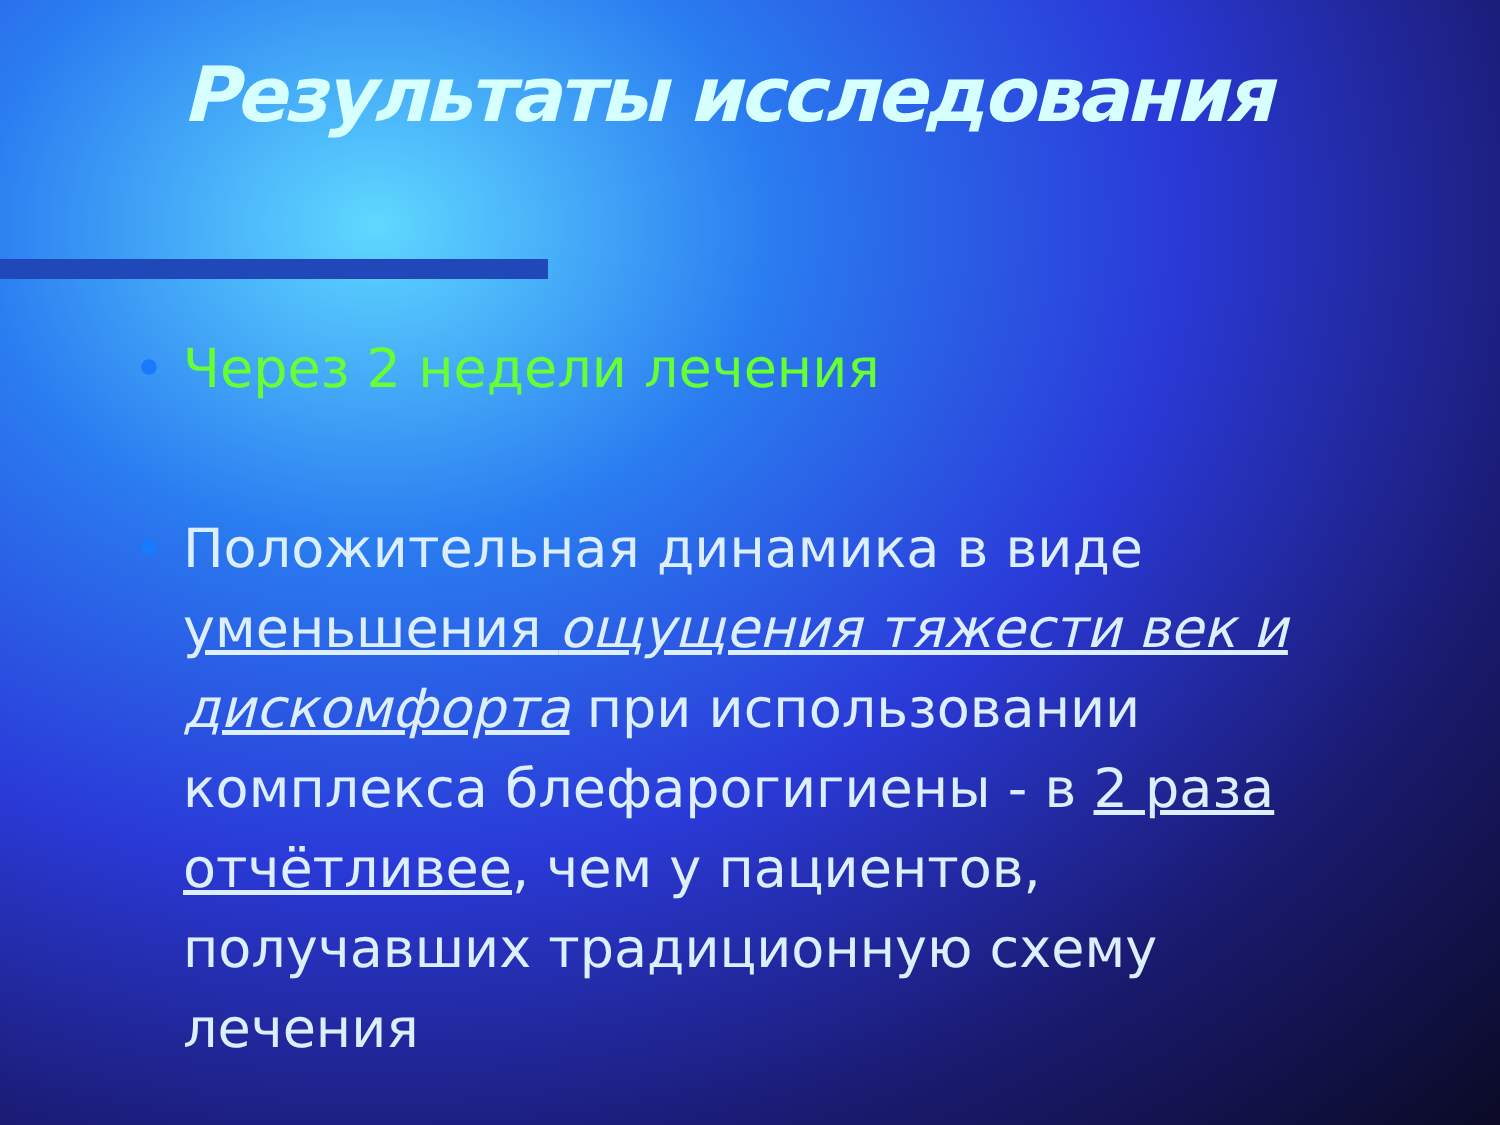Результаты исследования
• Через 2 недели лечения
• Положительная динамика в виде уменьшения ощущения тяжести век и дискомфорта при использовании комплекса блефарогигиены - в 2 раза отчётливее, чем у пациентов, получавших традиционную схему лечения